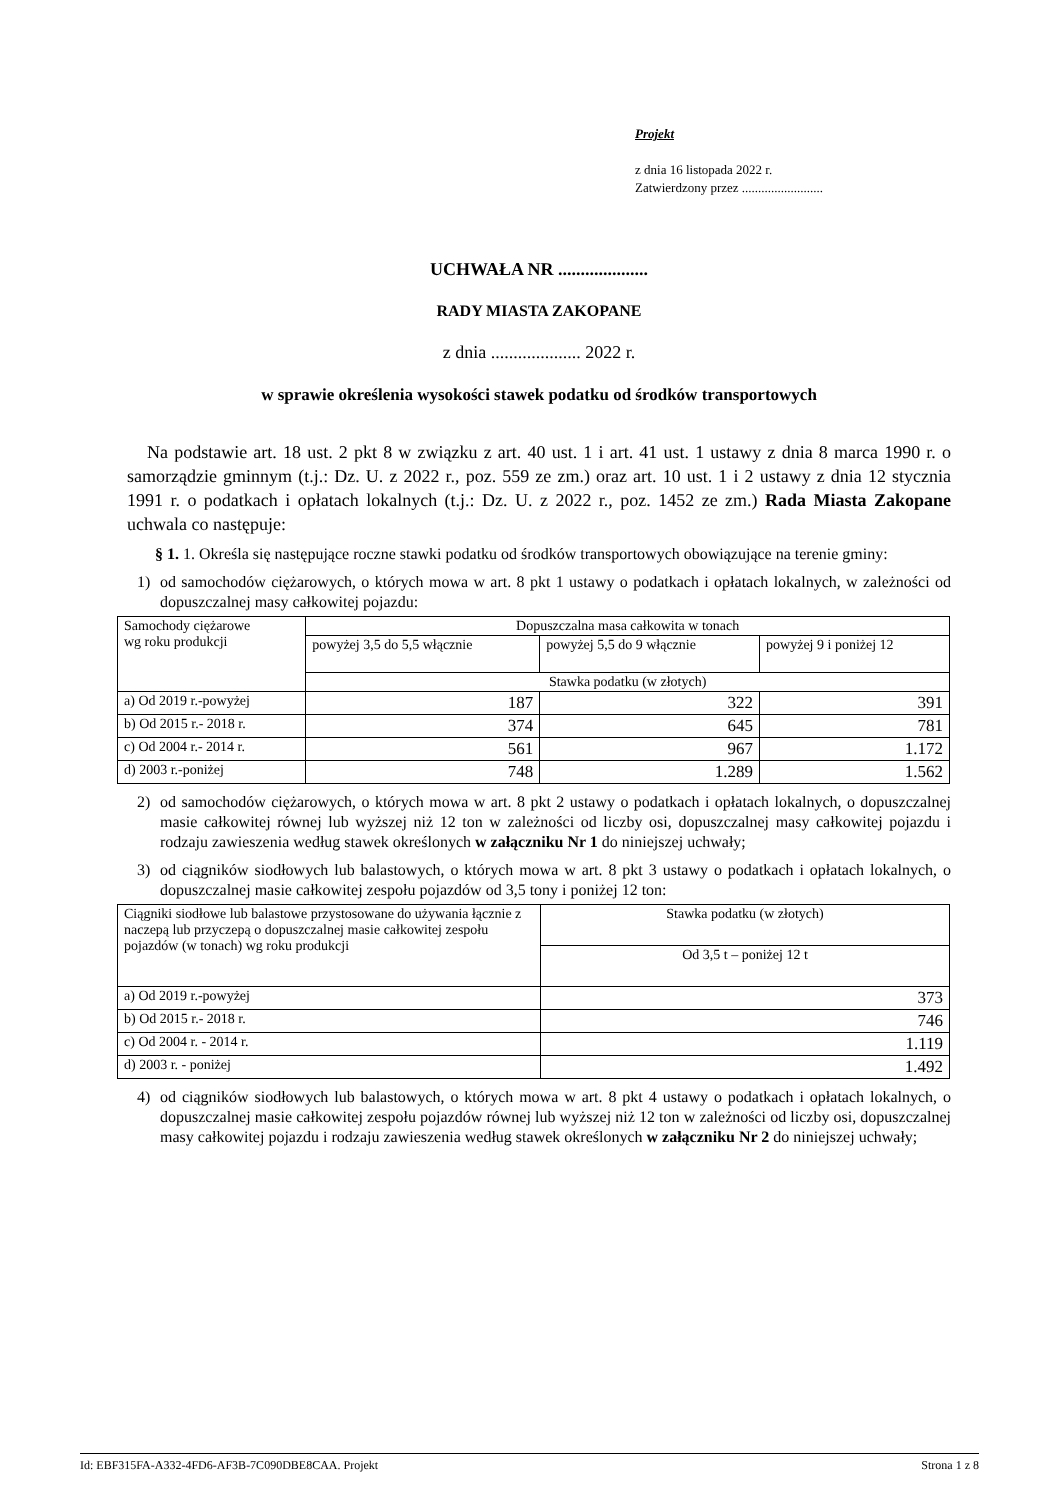Projekt
z dnia 16 listopada 2022 r.
Zatwierdzony przez .........................
UCHWAŁA NR ....................
RADY MIASTA ZAKOPANE
z dnia .................... 2022 r.
w sprawie określenia wysokości stawek podatku od środków transportowych
Na podstawie art. 18 ust. 2 pkt 8 w związku z art. 40 ust. 1 i art. 41 ust. 1 ustawy z dnia 8 marca 1990 r. o samorządzie gminnym (t.j.: Dz. U. z 2022 r., poz. 559 ze zm.) oraz art. 10 ust. 1 i 2 ustawy z dnia 12 stycznia 1991 r. o podatkach i opłatach lokalnych (t.j.: Dz. U. z 2022 r., poz. 1452 ze zm.) Rada Miasta Zakopane uchwala co następuje:
§ 1. 1. Określa się następujące roczne stawki podatku od środków transportowych obowiązujące na terenie gminy:
1) od samochodów ciężarowych, o których mowa w art. 8 pkt 1 ustawy o podatkach i opłatach lokalnych, w zależności od dopuszczalnej masy całkowitej pojazdu:
| Samochody ciężarowe wg roku produkcji | Dopuszczalna masa całkowita w tonach | | |
| | powyżej 3,5 do 5,5 włącznie | powyżej 5,5 do 9 włącznie | powyżej 9 i poniżej 12 |
| | Stawka podatku (w złotych) | | |
| a) Od 2019 r.-powyżej | 187 | 322 | 391 |
| b) Od 2015 r.- 2018 r. | 374 | 645 | 781 |
| c) Od 2004 r.- 2014 r. | 561 | 967 | 1.172 |
| d) 2003 r.-poniżej | 748 | 1.289 | 1.562 |
2) od samochodów ciężarowych, o których mowa w art. 8 pkt 2 ustawy o podatkach i opłatach lokalnych, o dopuszczalnej masie całkowitej równej lub wyższej niż 12 ton w zależności od liczby osi, dopuszczalnej masy całkowitej pojazdu i rodzaju zawieszenia według stawek określonych w załączniku Nr 1 do niniejszej uchwały;
3) od ciągników siodłowych lub balastowych, o których mowa w art. 8 pkt 3 ustawy o podatkach i opłatach lokalnych, o dopuszczalnej masie całkowitej zespołu pojazdów od 3,5 tony i poniżej 12 ton:
| Ciągniki siodłowe lub balastowe przystosowane do używania łącznie z naczepą lub przyczepą o dopuszczalnej masie całkowitej zespołu pojazdów (w tonach) wg roku produkcji | Stawka podatku (w złotych) |
| | Od 3,5 t – poniżej 12 t |
| a) Od 2019 r.-powyżej | 373 |
| b) Od 2015 r.- 2018 r. | 746 |
| c) Od 2004 r. - 2014 r. | 1.119 |
| d) 2003 r. - poniżej | 1.492 |
4) od ciągników siodłowych lub balastowych, o których mowa w art. 8 pkt 4 ustawy o podatkach i opłatach lokalnych, o dopuszczalnej masie całkowitej zespołu pojazdów równej lub wyższej niż 12 ton w zależności od liczby osi, dopuszczalnej masy całkowitej pojazdu i rodzaju zawieszenia według stawek określonych w załączniku Nr 2 do niniejszej uchwały;
Id: EBF315FA-A332-4FD6-AF3B-7C090DBE8CAA. Projekt Strona 1 z 8